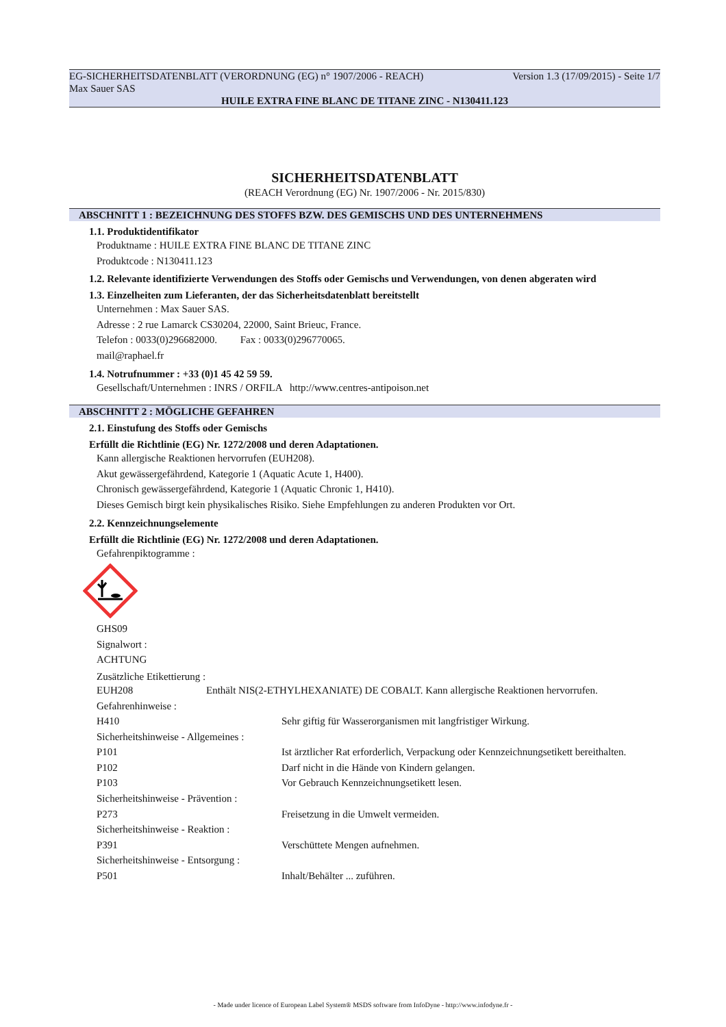EG-SICHERHEITSDATENBLATT (VERORDNUNG (EG) n° 1907/2006 - REACH) Version 1.3 (17/09/2015) - Seite 1/7
Max Sauer SAS
HUILE EXTRA FINE BLANC DE TITANE ZINC - N130411.123
SICHERHEITSDATENBLATT
(REACH Verordnung (EG) Nr. 1907/2006 - Nr. 2015/830)
ABSCHNITT 1 : BEZEICHNUNG DES STOFFS BZW. DES GEMISCHS UND DES UNTERNEHMENS
1.1. Produktidentifikator
Produktname : HUILE EXTRA FINE BLANC DE TITANE ZINC
Produktcode : N130411.123
1.2. Relevante identifizierte Verwendungen des Stoffs oder Gemischs und Verwendungen, von denen abgeraten wird
1.3. Einzelheiten zum Lieferanten, der das Sicherheitsdatenblatt bereitstellt
Unternehmen : Max Sauer SAS.
Adresse : 2 rue Lamarck CS30204, 22000, Saint Brieuc, France.
Telefon : 0033(0)296682000. Fax : 0033(0)296770065.
mail@raphael.fr
1.4. Notrufnummer : +33 (0)1 45 42 59 59.
Gesellschaft/Unternehmen : INRS / ORFILA http://www.centres-antipoison.net
ABSCHNITT 2 : MÖGLICHE GEFAHREN
2.1. Einstufung des Stoffs oder Gemischs
Erfüllt die Richtlinie (EG) Nr. 1272/2008 und deren Adaptationen.
Kann allergische Reaktionen hervorrufen (EUH208).
Akut gewässergefährdend, Kategorie 1 (Aquatic Acute 1, H400).
Chronisch gewässergefährdend, Kategorie 1 (Aquatic Chronic 1, H410).
Dieses Gemisch birgt kein physikalisches Risiko. Siehe Empfehlungen zu anderen Produkten vor Ort.
2.2. Kennzeichnungselemente
Erfüllt die Richtlinie (EG) Nr. 1272/2008 und deren Adaptationen.
Gefahrenpiktogramme :
GHS09
Signalwort :
ACHTUNG
Zusätzliche Etikettierung :
EUH208 Enthält NIS(2-ETHYLHEXANIATE) DE COBALT. Kann allergische Reaktionen hervorrufen.
Gefahrenhinweise :
H410 Sehr giftig für Wasserorganismen mit langfristiger Wirkung.
Sicherheitshinweise - Allgemeines :
P101 Ist ärztlicher Rat erforderlich, Verpackung oder Kennzeichnungsetikett bereithalten.
P102 Darf nicht in die Hände von Kindern gelangen.
P103 Vor Gebrauch Kennzeichnungsetikett lesen.
Sicherheitshinweise - Prävention :
P273 Freisetzung in die Umwelt vermeiden.
Sicherheitshinweise - Reaktion :
P391 Verschüttete Mengen aufnehmen.
Sicherheitshinweise - Entsorgung :
P501 Inhalt/Behälter ... zuführen.
- Made under licence of European Label System® MSDS software from InfoDyne - http://www.infodyne.fr -